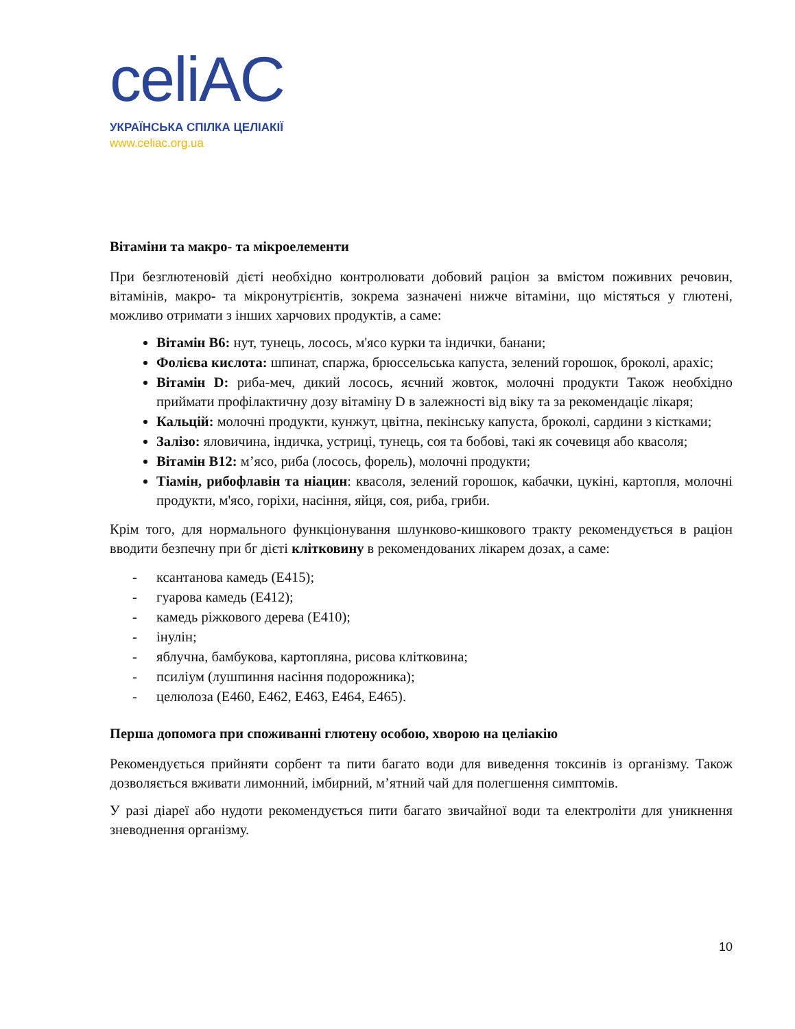celiAC
УКРАЇНСЬКА СПІЛКА ЦЕЛІАКІЇ
www.celiac.org.ua
Вітаміни та макро- та мікроелементи
При безглютеновій дієті необхідно контролювати добовий раціон за вмістом поживних речовин, вітамінів, макро- та мікронутрієнтів, зокрема зазначені нижче вітаміни, що містяться у глютені, можливо отримати з інших харчових продуктів, а саме:
Вітамін В6: нут, тунець, лосось, м'ясо курки та індички, банани;
Фолієва кислота: шпинат, спаржа, брюссельська капуста, зелений горошок, броколі, арахіс;
Вітамін D: риба-меч, дикий лосось, яєчний жовток, молочні продукти Також необхідно приймати профілактичну дозу вітаміну D в залежності від віку та за рекомендаціє лікаря;
Кальцій: молочні продукти, кунжут, цвітна, пекінську капуста, броколі, сардини з кістками;
Залізо: яловичина, індичка, устриці, тунець, соя та бобові, такі як сочевиця або квасоля;
Вітамін В12: м’ясо, риба (лосось, форель), молочні продукти;
Тіамін, рибофлавін та ніацин: квасоля, зелений горошок, кабачки, цукіні, картопля, молочні продукти, м'ясо, горіхи, насіння, яйця, соя, риба, гриби.
Крім того, для нормального функціонування шлунково-кишкового тракту рекомендується в раціон вводити безпечну при бг дієті клітковину в рекомендованих лікарем дозах, а саме:
- ксантанова камедь (Е415);
- гуарова камедь (Е412);
- камедь ріжкового дерева (Е410);
- інулін;
- яблучна, бамбукова, картопляна, рисова клітковина;
- псиліум (лушпиння насіння подорожника);
- целюлоза (Е460, Е462, Е463, Е464, Е465).
Перша допомога при споживанні глютену особою, хворою на целіакію
Рекомендується прийняти сорбент та пити багато води для виведення токсинів із організму. Також дозволяється вживати лимонний, імбирний, м’ятний чай для полегшення симптомів.
У разі діареї або нудоти рекомендується пити багато звичайної води та електроліти для уникнення зневоднення організму.
10